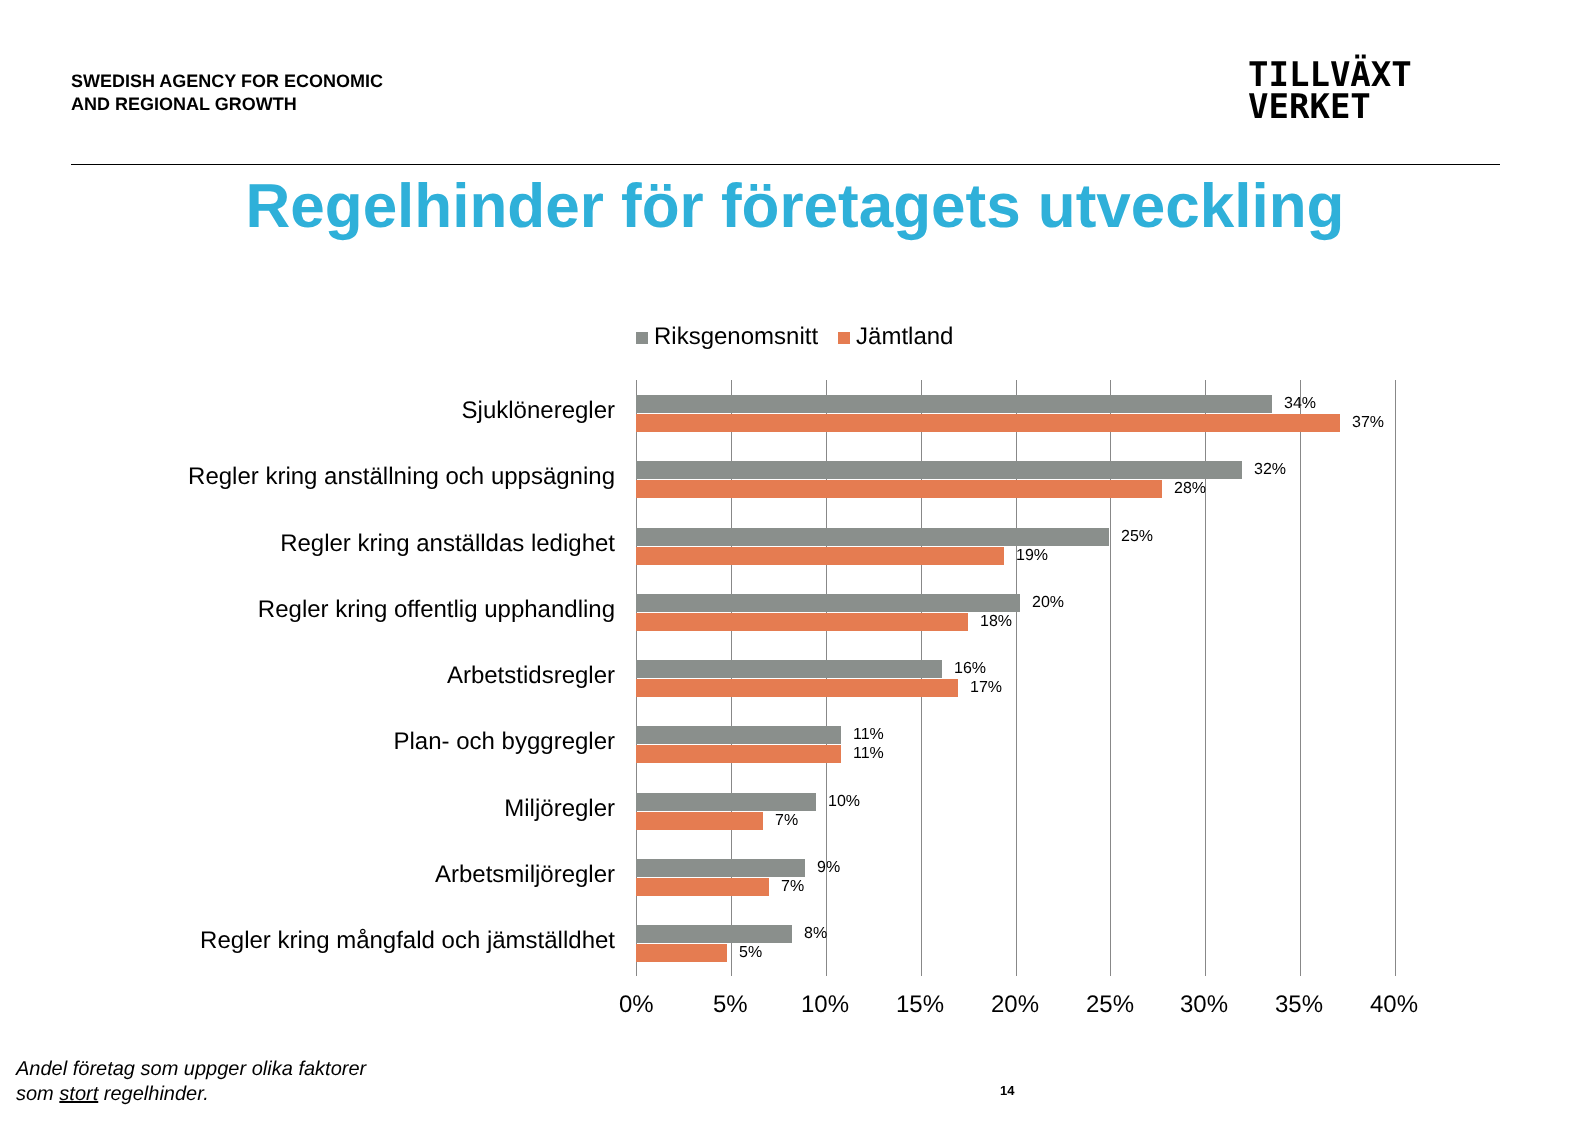SWEDISH AGENCY FOR ECONOMIC
AND REGIONAL GROWTH
TILLVÄXT
VERKET
Regelhinder för företagets utveckling
Riksgenomsnitt Jämtland
Sjuklöneregler 34%
37%
Regler kring anställning och uppsägning 32%
28%
Regler kring anställdas ledighet 25%
19%
Regler kring offentlig upphandling 20%
18%
Arbetstidsregler 16%
17%
Plan- och byggregler 11%
11%
Miljöregler 10%
7%
Arbetsmiljöregler 9%
7%
Regler kring mångfald och jämställdhet 8%
5%
0% 5% 10% 15% 20% 25% 30% 35% 40%
Andel företag som uppger olika faktorer
som stort regelhinder.
14